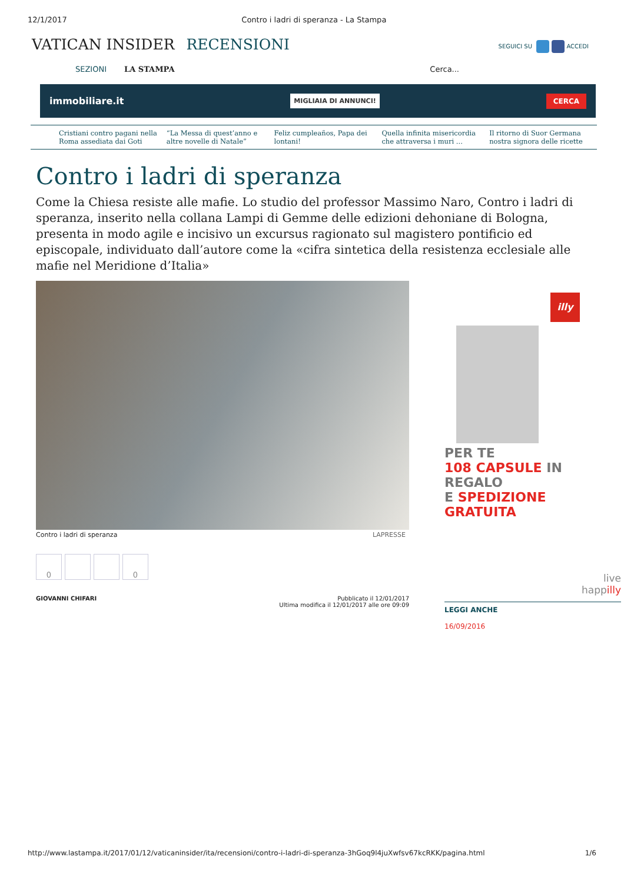12/1/2017 Contro i ladri di speranza - La Stampa
VATICAN INSIDER RECENSIONI
SEGUICI SU ACCEDI
SEZIONI LA STAMPA Cerca...
immobiliare.it MIGLIAIA DI ANNUNCI! CERCA
Cristiani contro pagani nella Roma assediata dai Goti
“La Messa di quest’anno e altre novelle di Natale”
Feliz cumpleaños, Papa dei lontani!
Quella infinita misericordia che attraversa i muri ...
Il ritorno di Suor Germana nostra signora delle ricette
Contro i ladri di speranza
Come la Chiesa resiste alle mafie. Lo studio del professor Massimo Naro, Contro i ladri di speranza, inserito nella collana Lampi di Gemme delle edizioni dehoniane di Bologna, presenta in modo agile e incisivo un excursus ragionato sul magistero pontificio ed episcopale, individuato dall’autore come la «cifra sintetica della resistenza ecclesiale alle mafie nel Meridione d’Italia»
Contro i ladri di speranza LAPRESSE
0 0
GIOVANNI CHIFARI Pubblicato il 12/01/2017
Ultima modifica il 12/01/2017 alle ore 09:09
illy
PER TE
108 CAPSULE IN REGALO
E SPEDIZIONE GRATUITA
live
happilly
LEGGI ANCHE
16/09/2016
http://www.lastampa.it/2017/01/12/vaticaninsider/ita/recensioni/contro-i-ladri-di-speranza-3hGoq9l4juXwfsv67kcRKK/pagina.html 1/6